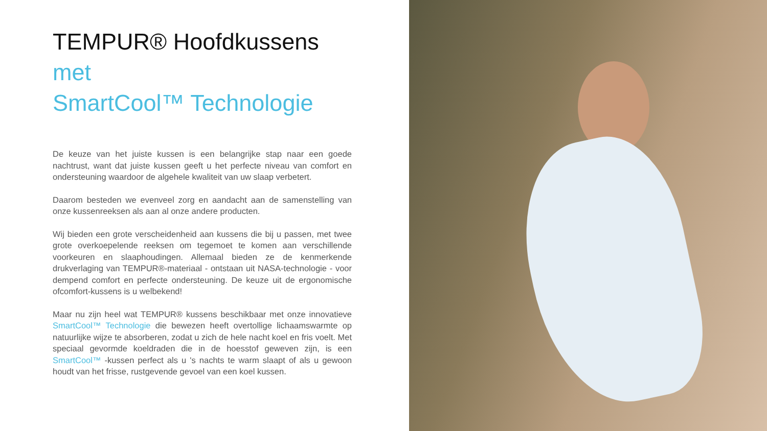TEMPUR® Hoofdkussens
met
SmartCool™ Technologie
De keuze van het juiste kussen is een belangrijke stap naar een goede nachtrust, want dat juiste kussen geeft u het perfecte niveau van comfort en ondersteuning waardoor de algehele kwaliteit van uw slaap verbetert.
Daarom besteden we evenveel zorg en aandacht aan de samenstelling van onze kussenreeksen als aan al onze andere producten.
Wij bieden een grote verscheidenheid aan kussens die bij u passen, met twee grote overkoepelende reeksen om tegemoet te komen aan verschillende voorkeuren en slaaphoudingen. Allemaal bieden ze de kenmerkende drukverlaging van TEMPUR®-materiaal - ontstaan uit NASA-technologie - voor dempend comfort en perfecte ondersteuning. De keuze uit de ergonomische ofcomfort-kussens is u welbekend!
Maar nu zijn heel wat TEMPUR® kussens beschikbaar met onze innovatieve SmartCool™ Technologie die bewezen heeft overtollige lichaamswarmte op natuurlijke wijze te absorberen, zodat u zich de hele nacht koel en fris voelt. Met speciaal gevormde koeldraden die in de hoesstof geweven zijn, is een SmartCool™ -kussen perfect als u 's nachts te warm slaapt of als u gewoon houdt van het frisse, rustgevende gevoel van een koel kussen.